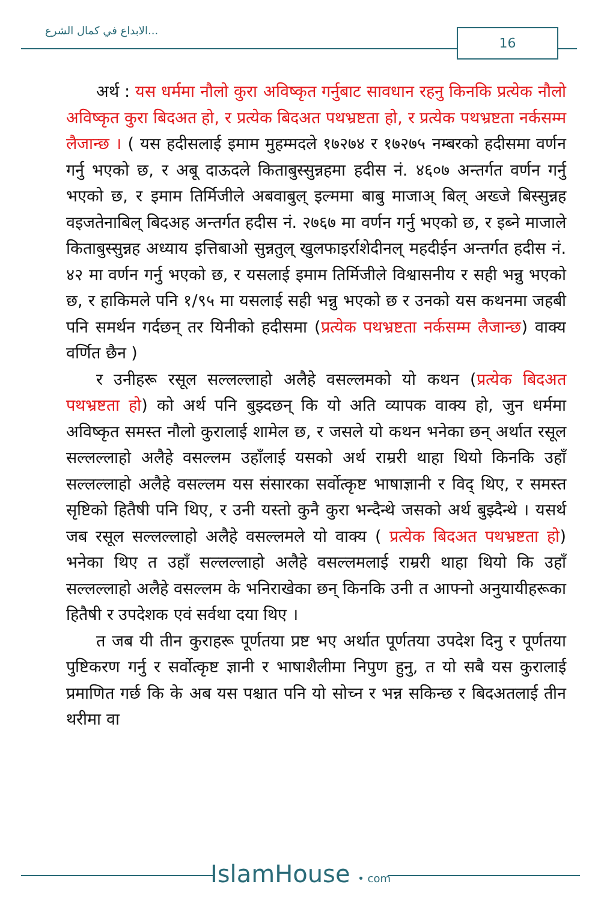الابداع في كمال الشرع... 16
अर्थ : यस धर्ममा नौलो कुरा अविष्कृत गर्नुबाट सावधान रहनु किनकि प्रत्येक नौलो अविष्कृत कुरा बिदअत हो, र प्रत्येक बिदअत पथभ्रष्टता हो, र प्रत्येक पथभ्रष्टता नर्कसम्म लैजान्छ । ( यस हदीसलाई इमाम मुहम्मदले १७२७४ र १७२७५ नम्बरको हदीसमा वर्णन गर्नु भएको छ, र अबू दाऊदले किताबुस्सुन्नहमा हदीस नं. ४६०७ अन्तर्गत वर्णन गर्नु भएको छ, र इमाम तिर्मिजीले अबवाबुल् इल्ममा बाबु माजाअ् बिल् अख्जे बिस्सुन्नह वइजतेनाबिल् बिदअह अन्तर्गत हदीस नं. २७६७ मा वर्णन गर्नु भएको छ, र इब्ने माजाले किताबुस्सुन्नह अध्याय इत्तिबाओ सुन्नतुल् खुलफाइर्राशेदीनल् महदीईन अन्तर्गत हदीस नं. ४२ मा वर्णन गर्नु भएको छ, र यसलाई इमाम तिर्मिजीले विश्वासनीय र सही भन्नु भएको छ, र हाकिमले पनि १/९५ मा यसलाई सही भन्नु भएको छ र उनको यस कथनमा जहबी पनि समर्थन गर्दछन् तर यिनीको हदीसमा (प्रत्येक पथभ्रष्टता नर्कसम्म लैजान्छ) वाक्य वर्णित छैन )
र उनीहरू रसूल सल्लल्लाहो अलैहे वसल्लमको यो कथन (प्रत्येक बिदअत पथभ्रष्टता हो) को अर्थ पनि बुझ्दछन् कि यो अति व्यापक वाक्य हो, जुन धर्ममा अविष्कृत समस्त नौलो कुरालाई शामेल छ, र जसले यो कथन भनेका छन् अर्थात रसूल सल्लल्लाहो अलैहे वसल्लम उहाँलाई यसको अर्थ राम्ररी थाहा थियो किनकि उहाँ सल्लल्लाहो अलैहे वसल्लम यस संसारका सर्वोत्कृष्ट भाषाज्ञानी र विद् थिए, र समस्त सृष्टिको हितैषी पनि थिए, र उनी यस्तो कुनै कुरा भन्दैन्थे जसको अर्थ बुझ्दैन्थे । यसर्थ जब रसूल सल्लल्लाहो अलैहे वसल्लमले यो वाक्य ( प्रत्येक बिदअत पथभ्रष्टता हो) भनेका थिए त उहाँ सल्लल्लाहो अलैहे वसल्लमलाई राम्ररी थाहा थियो कि उहाँ सल्लल्लाहो अलैहे वसल्लम के भनिराखेका छन् किनकि उनी त आफ्नो अनुयायीहरूका हितैषी र उपदेशक एवं सर्वथा दया थिए ।
त जब यी तीन कुराहरू पूर्णतया प्रष्ट भए अर्थात पूर्णतया उपदेश दिनु र पूर्णतया पुष्टिकरण गर्नु र सर्वोत्कृष्ट ज्ञानी र भाषाशैलीमा निपुण हुनु, त यो सबै यस कुरालाई प्रमाणित गर्छ कि के अब यस पश्चात पनि यो सोच्न र भन्न सकिन्छ र बिदअतलाई तीन थरीमा वा
IslamHouse • com